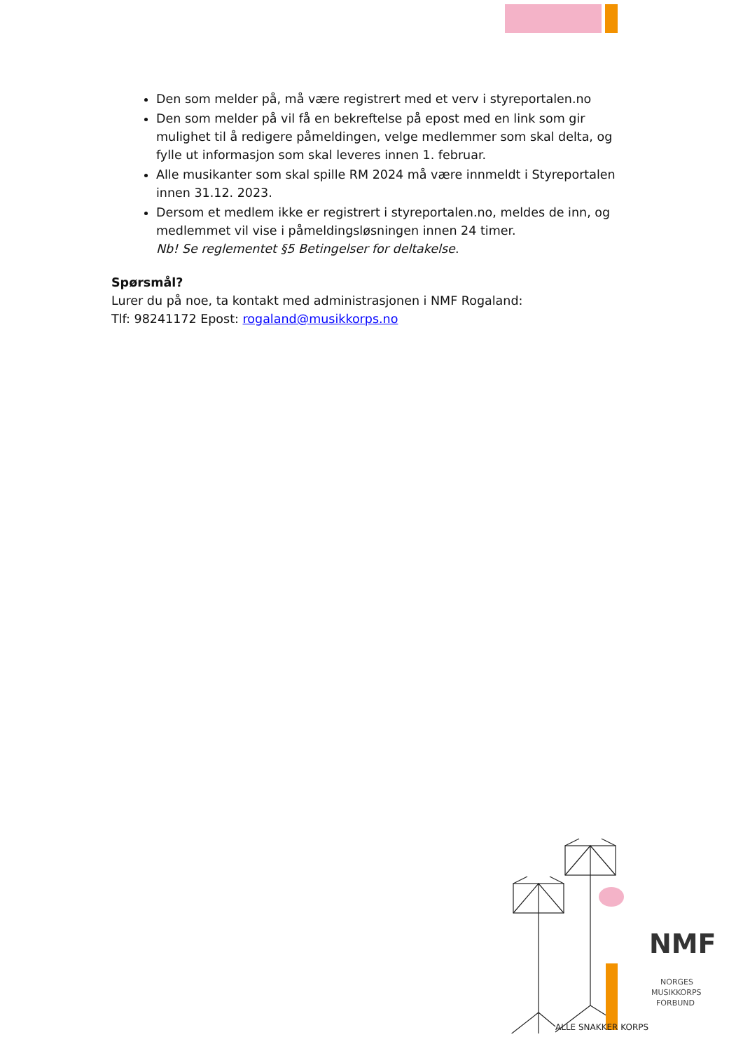Den som melder på, må være registrert med et verv i styreportalen.no
Den som melder på vil få en bekreftelse på epost med en link som gir mulighet til å redigere påmeldingen, velge medlemmer som skal delta, og fylle ut informasjon som skal leveres innen 1. februar.
Alle musikanter som skal spille RM 2024 må være innmeldt i Styreportalen innen 31.12. 2023.
Dersom et medlem ikke er registrert i styreportalen.no, meldes de inn, og medlemmet vil vise i påmeldingsløsningen innen 24 timer.
Nb! Se reglementet §5 Betingelser for deltakelse.
Spørsmål?
Lurer du på noe, ta kontakt med administrasjonen i NMF Rogaland:
Tlf: 98241172 Epost: rogaland@musikkorps.no
ALLE SNAKKER KORPS
NMF
NORGES
MUSIKKORPS
FORBUND